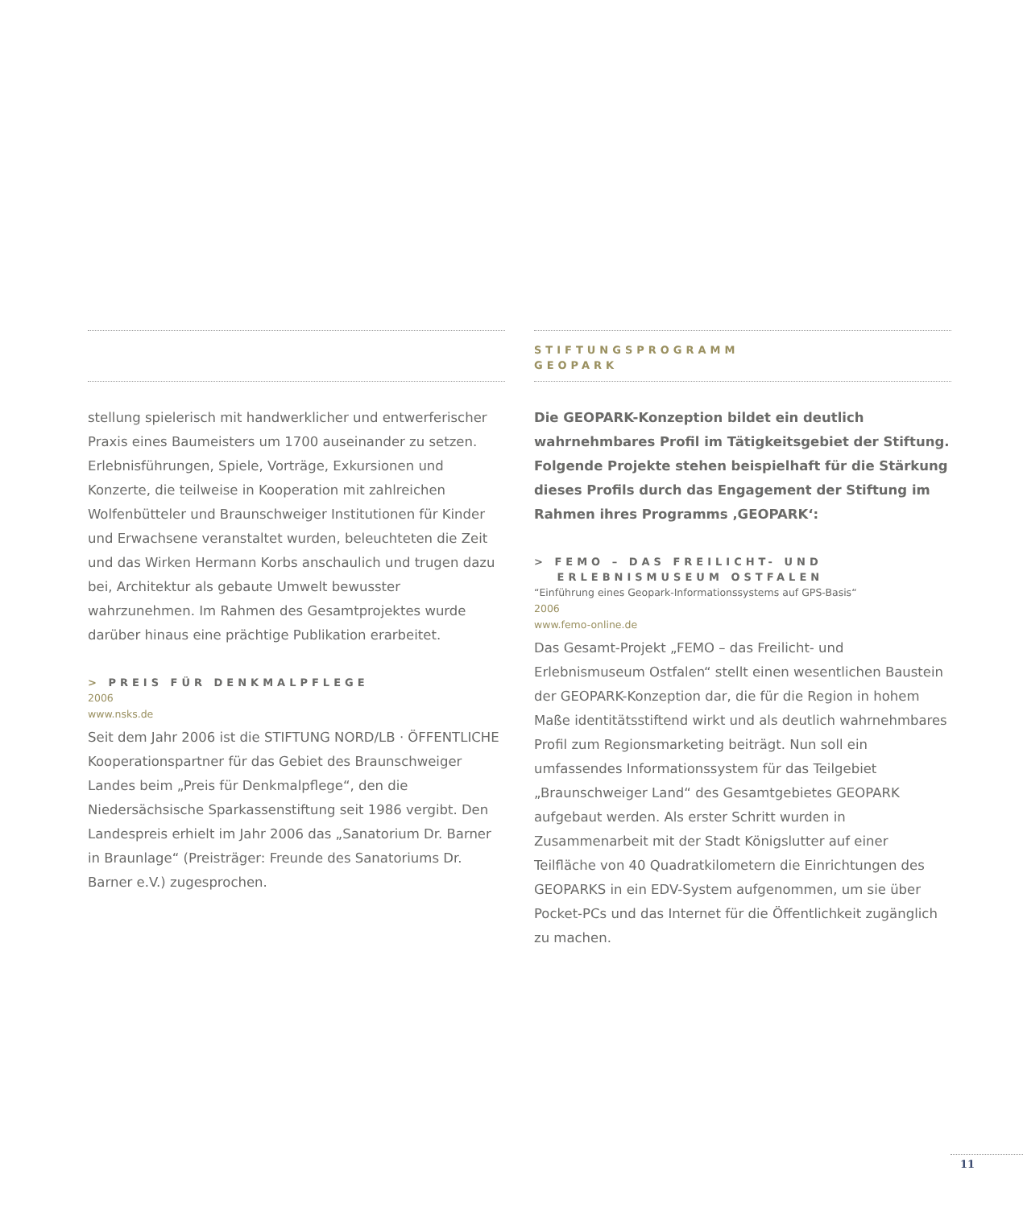stellung spielerisch mit handwerklicher und entwerferischer Praxis eines Baumeisters um 1700 auseinander zu setzen. Erlebnisführungen, Spiele, Vorträge, Exkursionen und Konzerte, die teilweise in Kooperation mit zahlreichen Wolfenbütteler und Braunschweiger Institutionen für Kinder und Erwachsene veranstaltet wurden, beleuchteten die Zeit und das Wirken Hermann Korbs anschaulich und trugen dazu bei, Architektur als gebaute Umwelt bewusster wahrzunehmen. Im Rahmen des Gesamtprojektes wurde darüber hinaus eine prächtige Publikation erarbeitet.
> PREIS FÜR DENKMALPFLEGE
2006
www.nsks.de
Seit dem Jahr 2006 ist die STIFTUNG NORD/LB · ÖFFENTLICHE Kooperationspartner für das Gebiet des Braunschweiger Landes beim „Preis für Denkmalpflege“, den die Niedersächsische Sparkassenstiftung seit 1986 vergibt. Den Landespreis erhielt im Jahr 2006 das „Sanatorium Dr. Barner in Braunlage“ (Preisträger: Freunde des Sanatoriums Dr. Barner e.V.) zugesprochen.
STIFTUNGSPROGRAMM
GEOPARK
Die GEOPARK-Konzeption bildet ein deutlich wahrnehmbares Profil im Tätigkeitsgebiet der Stiftung. Folgende Projekte stehen beispielhaft für die Stärkung dieses Profils durch das Engagement der Stiftung im Rahmen ihres Programms ‚GEOPARK‘:
> FEMO – DAS FREILICHT- UND
ERLEBNISMUSEUM OSTFALEN
“Einführung eines Geopark-Informationssystems auf GPS-Basis“
2006
www.femo-online.de
Das Gesamt-Projekt „FEMO – das Freilicht- und Erlebnismuseum Ostfalen“ stellt einen wesentlichen Baustein der GEOPARK-Konzeption dar, die für die Region in hohem Maße identitätsstiftend wirkt und als deutlich wahrnehmbares Profil zum Regionsmarketing beiträgt. Nun soll ein umfassendes Informationssystem für das Teilgebiet „Braunschweiger Land“ des Gesamtgebietes GEOPARK aufgebaut werden. Als erster Schritt wurden in Zusammenarbeit mit der Stadt Königslutter auf einer Teilfläche von 40 Quadratkilometern die Einrichtungen des GEOPARKS in ein EDV-System aufgenommen, um sie über Pocket-PCs und das Internet für die Öffentlichkeit zugänglich zu machen.
11